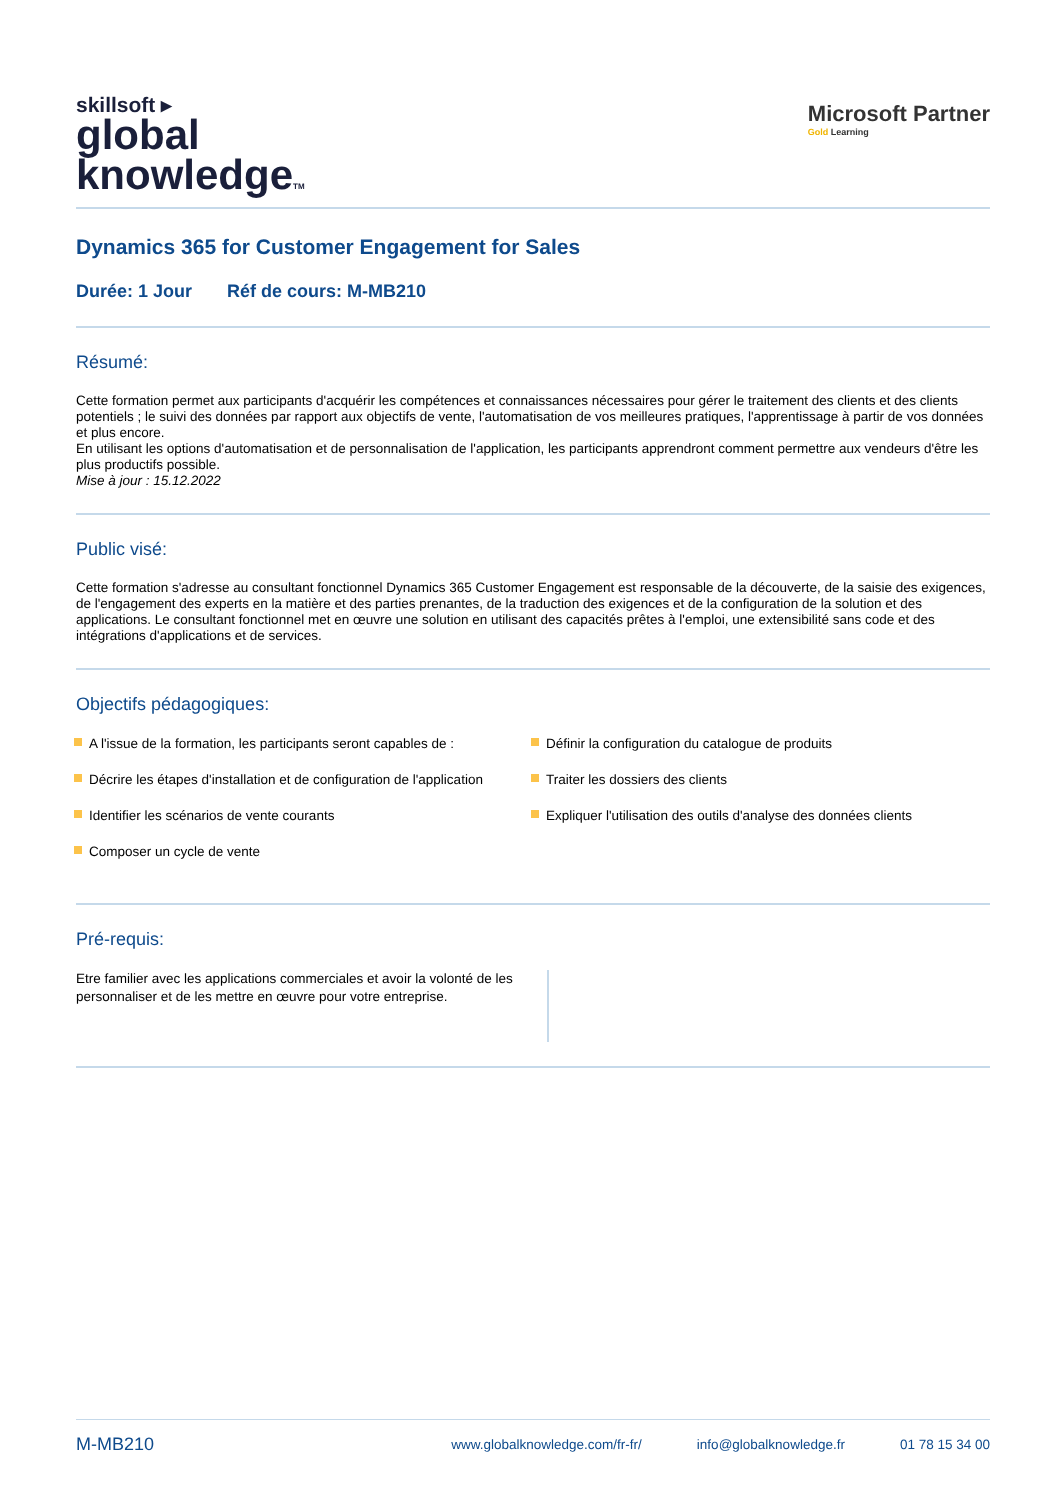skillsoft ▸
global
knowledgeTM
Microsoft Partner
Gold Learning
Dynamics 365 for Customer Engagement for Sales
Durée: 1 Jour Réf de cours: M-MB210
Résumé:
Cette formation permet aux participants d'acquérir les compétences et connaissances nécessaires pour gérer le traitement des clients et des clients potentiels ; le suivi des données par rapport aux objectifs de vente, l'automatisation de vos meilleures pratiques, l'apprentissage à partir de vos données et plus encore.
En utilisant les options d'automatisation et de personnalisation de l'application, les participants apprendront comment permettre aux vendeurs d'être les plus productifs possible.
Mise à jour : 15.12.2022
Public visé:
Cette formation s'adresse au consultant fonctionnel Dynamics 365 Customer Engagement est responsable de la découverte, de la saisie des exigences, de l'engagement des experts en la matière et des parties prenantes, de la traduction des exigences et de la configuration de la solution et des applications. Le consultant fonctionnel met en œuvre une solution en utilisant des capacités prêtes à l'emploi, une extensibilité sans code et des intégrations d'applications et de services.
Objectifs pédagogiques:
A l'issue de la formation, les participants seront capables de :
Décrire les étapes d'installation et de configuration de l'application
Identifier les scénarios de vente courants
Composer un cycle de vente
Définir la configuration du catalogue de produits
Traiter les dossiers des clients
Expliquer l'utilisation des outils d'analyse des données clients
Pré-requis:
Etre familier avec les applications commerciales et avoir la volonté de les personnaliser et de les mettre en œuvre pour votre entreprise.
M-MB210
www.globalknowledge.com/fr-fr/ info@globalknowledge.fr 01 78 15 34 00